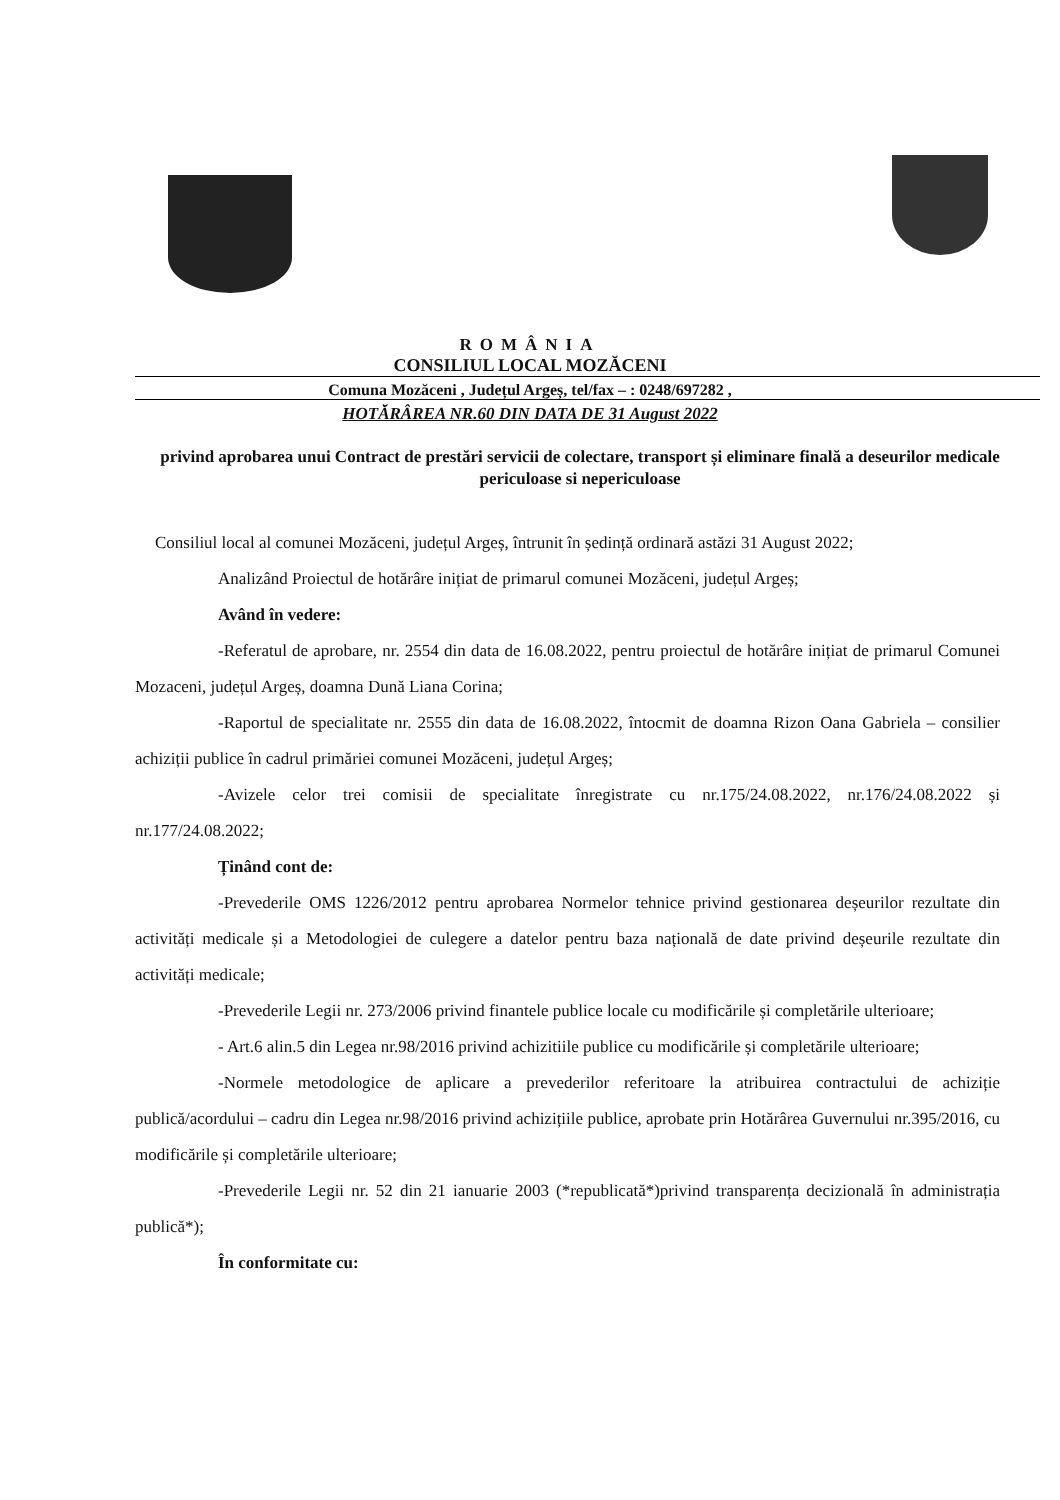ROMÂNIA
CONSILIUL LOCAL MOZĂCENI
Comuna Mozăceni , Județul Argeș, tel/fax – : 0248/697282 ,
HOTĂRÂREA NR.60 DIN DATA DE 31 August 2022
privind aprobarea unui Contract de prestări servicii de colectare, transport și eliminare finală a deseurilor medicale periculoase si nepericuloase
Consiliul local al comunei Mozăceni, județul Argeș, întrunit în ședință ordinară astăzi 31 August 2022;
Analizând Proiectul de hotărâre inițiat de primarul comunei Mozăceni, județul Argeș;
Având în vedere:
-Referatul de aprobare, nr. 2554 din data de 16.08.2022, pentru proiectul de hotărâre inițiat de primarul Comunei Mozaceni, județul Argeș, doamna Dună Liana Corina;
-Raportul de specialitate nr. 2555 din data de 16.08.2022, întocmit de doamna Rizon Oana Gabriela – consilier achiziții publice în cadrul primăriei comunei Mozăceni, județul Argeș;
-Avizele celor trei comisii de specialitate înregistrate cu nr.175/24.08.2022, nr.176/24.08.2022 și nr.177/24.08.2022;
Ținând cont de:
-Prevederile OMS 1226/2012 pentru aprobarea Normelor tehnice privind gestionarea deșeurilor rezultate din activități medicale și a Metodologiei de culegere a datelor pentru baza națională de date privind deșeurile rezultate din activități medicale;
-Prevederile Legii nr. 273/2006 privind finantele publice locale cu modificările și completările ulterioare;
- Art.6 alin.5 din Legea nr.98/2016 privind achizitiile publice cu modificările și completările ulterioare;
-Normele metodologice de aplicare a prevederilor referitoare la atribuirea contractului de achiziție publică/acordului – cadru din Legea nr.98/2016 privind achizițiile publice, aprobate prin Hotărârea Guvernului nr.395/2016, cu modificările și completările ulterioare;
-Prevederile Legii nr. 52 din 21 ianuarie 2003 (*republicată*)privind transparența decizională în administrația publică*);
În conformitate cu: